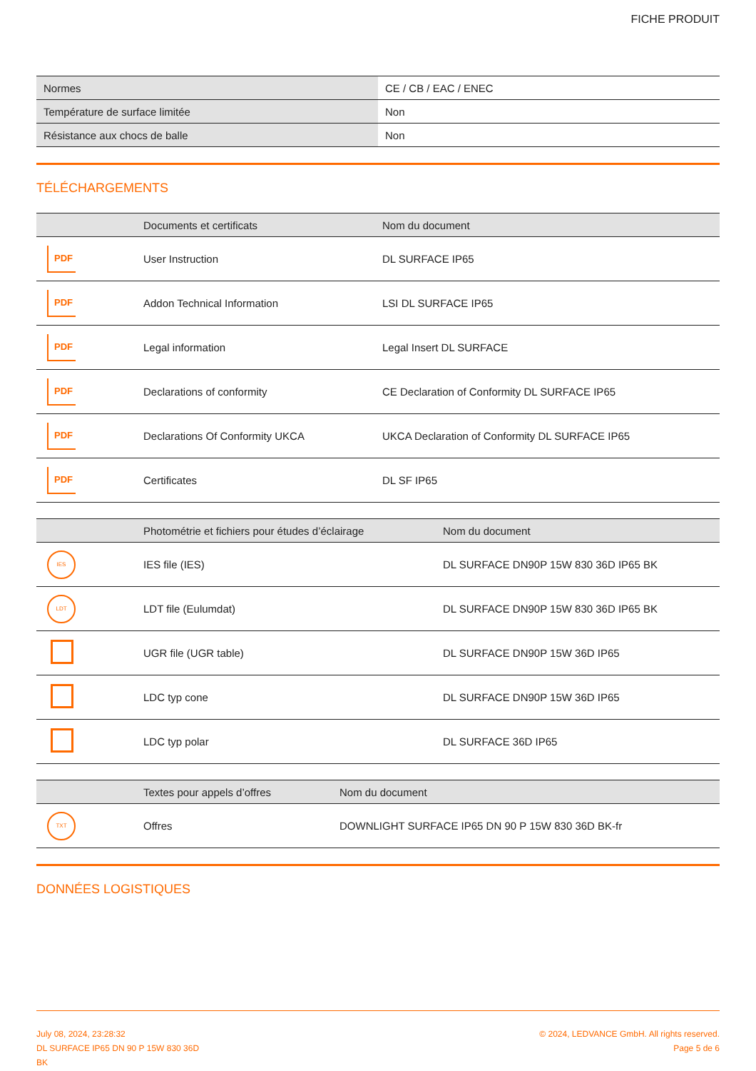FICHE PRODUIT
| Normes | CE / CB / EAC / ENEC |
| Température de surface limitée | Non |
| Résistance aux chocs de balle | Non |
TÉLÉCHARGEMENTS
| | Documents et certificats | Nom du document |
| --- | --- | --- |
| PDF | User Instruction | DL SURFACE IP65 |
| PDF | Addon Technical Information | LSI DL SURFACE IP65 |
| PDF | Legal information | Legal Insert DL SURFACE |
| PDF | Declarations of conformity | CE Declaration of Conformity DL SURFACE IP65 |
| PDF | Declarations Of Conformity UKCA | UKCA Declaration of Conformity DL SURFACE IP65 |
| PDF | Certificates | DL SF IP65 |
| | Photométrie et fichiers pour études d’éclairage | Nom du document |
| --- | --- | --- |
| IES | IES file (IES) | DL SURFACE DN90P 15W 830 36D IP65 BK |
| LDT | LDT file (Eulumdat) | DL SURFACE DN90P 15W 830 36D IP65 BK |
| | UGR file (UGR table) | DL SURFACE DN90P 15W 36D IP65 |
| | LDC typ cone | DL SURFACE DN90P 15W 36D IP65 |
| | LDC typ polar | DL SURFACE 36D IP65 |
| | Textes pour appels d’offres | Nom du document |
| --- | --- | --- |
| TXT | Offres | DOWNLIGHT SURFACE IP65 DN 90 P 15W 830 36D BK-fr |
DONNÉES LOGISTIQUES
July 08, 2024, 23:28:32
DL SURFACE IP65 DN 90 P 15W 830 36D
BK
© 2024, LEDVANCE GmbH. All rights reserved.
Page 5 de 6